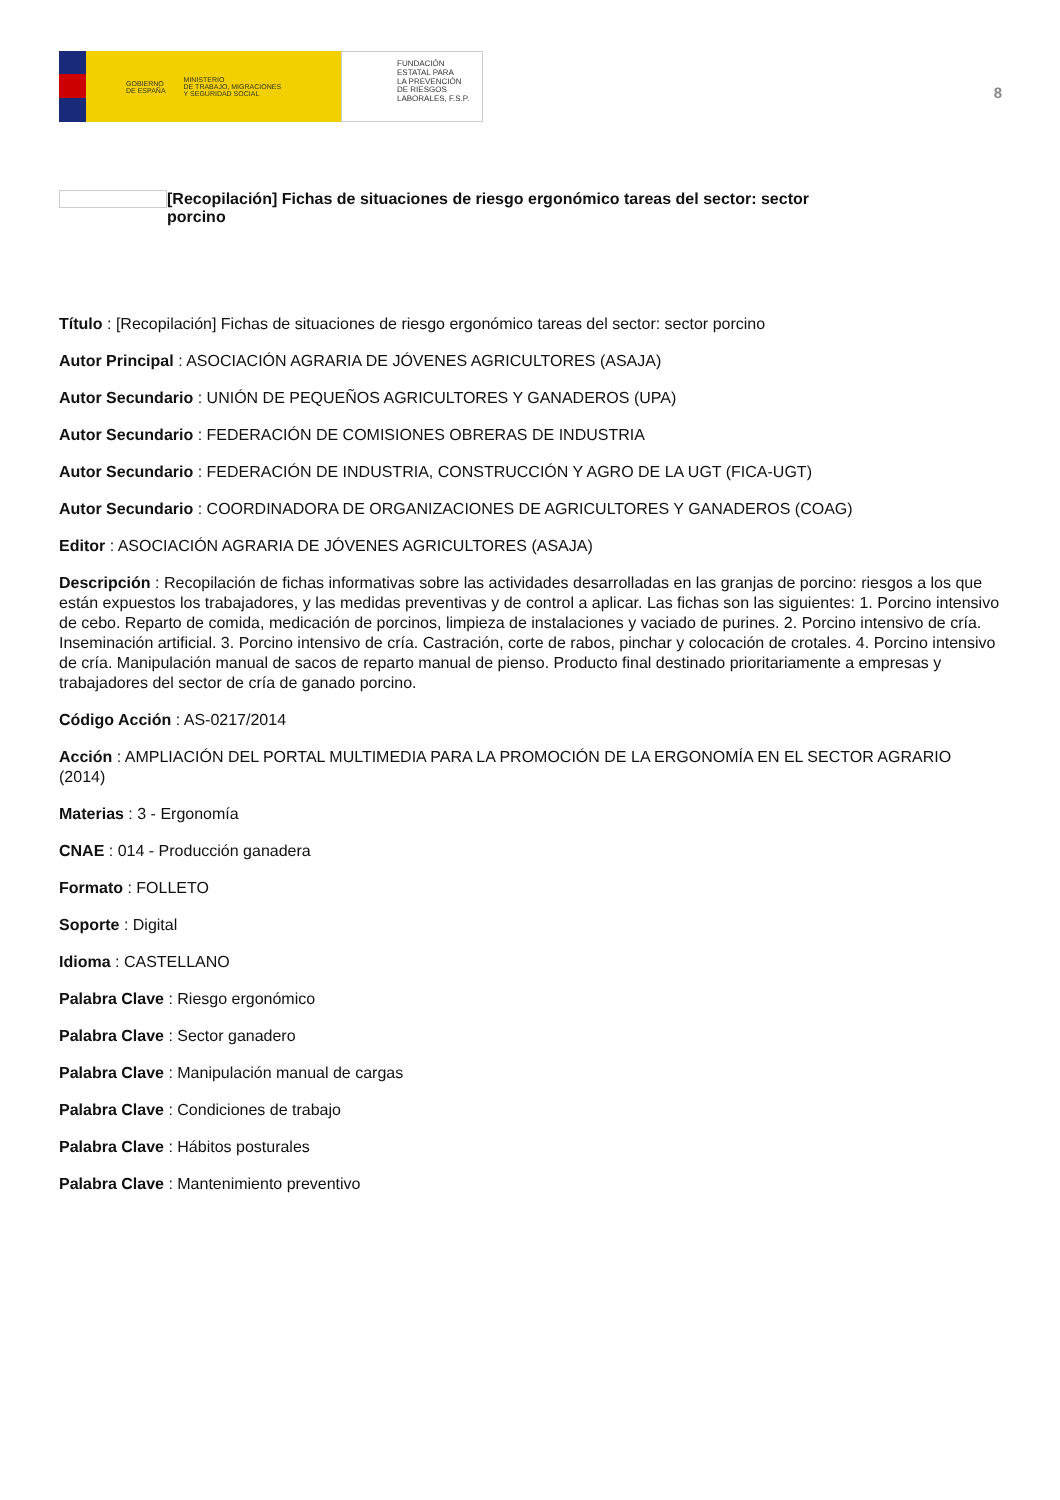GOBIERNO
DE ESPAÑA MINISTERIO
DE TRABAJO, MIGRACIONES
Y SEGURIDAD SOCIAL
FUNDACIÓN
ESTATAL PARA
LA PREVENCIÓN
DE RIESGOS
LABORALES, F.S.P.
8
[Recopilación] Fichas de situaciones de riesgo ergonómico tareas del sector: sector porcino
Título : [Recopilación] Fichas de situaciones de riesgo ergonómico tareas del sector: sector porcino
Autor Principal : ASOCIACIÓN AGRARIA DE JÓVENES AGRICULTORES (ASAJA)
Autor Secundario : UNIÓN DE PEQUEÑOS AGRICULTORES Y GANADEROS (UPA)
Autor Secundario : FEDERACIÓN DE COMISIONES OBRERAS DE INDUSTRIA
Autor Secundario : FEDERACIÓN DE INDUSTRIA, CONSTRUCCIÓN Y AGRO DE LA UGT (FICA-UGT)
Autor Secundario : COORDINADORA DE ORGANIZACIONES DE AGRICULTORES Y GANADEROS (COAG)
Editor : ASOCIACIÓN AGRARIA DE JÓVENES AGRICULTORES (ASAJA)
Descripción : Recopilación de fichas informativas sobre las actividades desarrolladas en las granjas de porcino: riesgos a los que están expuestos los trabajadores, y las medidas preventivas y de control a aplicar. Las fichas son las siguientes: 1. Porcino intensivo de cebo. Reparto de comida, medicación de porcinos, limpieza de instalaciones y vaciado de purines. 2. Porcino intensivo de cría. Inseminación artificial. 3. Porcino intensivo de cría. Castración, corte de rabos, pinchar y colocación de crotales. 4. Porcino intensivo de cría. Manipulación manual de sacos de reparto manual de pienso. Producto final destinado prioritariamente a empresas y trabajadores del sector de cría de ganado porcino.
Código Acción : AS-0217/2014
Acción : AMPLIACIÓN DEL PORTAL MULTIMEDIA PARA LA PROMOCIÓN DE LA ERGONOMÍA EN EL SECTOR AGRARIO (2014)
Materias : 3 - Ergonomía
CNAE : 014 - Producción ganadera
Formato : FOLLETO
Soporte : Digital
Idioma : CASTELLANO
Palabra Clave : Riesgo ergonómico
Palabra Clave : Sector ganadero
Palabra Clave : Manipulación manual de cargas
Palabra Clave : Condiciones de trabajo
Palabra Clave : Hábitos posturales
Palabra Clave : Mantenimiento preventivo